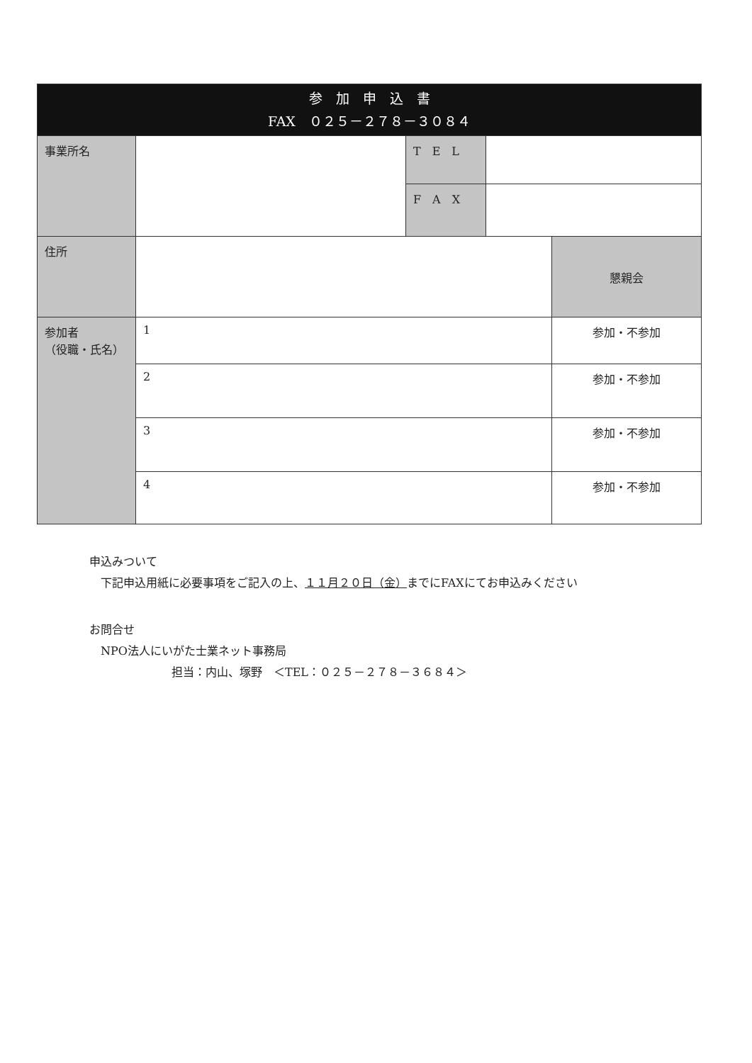| 参 加 申 込 書 FAX ０２５－２７８－３０８４ | | | | |
| --- | --- | --- | --- | --- |
| 事業所名 | | T E L | | |
| | | F A X | | |
| 住所 | | | | 懇親会 |
| 参加者 （役職・氏名） | 1 | | | 参加・不参加 |
| | 2 | | | 参加・不参加 |
| | 3 | | | 参加・不参加 |
| | 4 | | | 参加・不参加 |
申込みついて
下記申込用紙に必要事項をご記入の上、１１月２０日（金）までにFAXにてお申込みください
お問合せ
NPO法人にいがた士業ネット事務局
担当：内山、塚野　＜TEL：０２５－２７８－３６８４＞